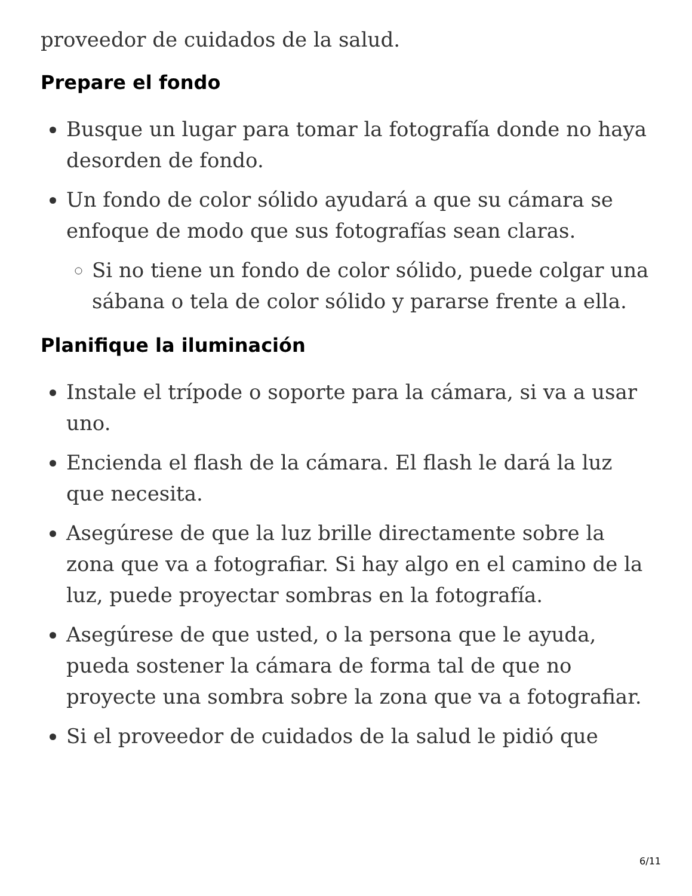proveedor de cuidados de la salud.
Prepare el fondo
Busque un lugar para tomar la fotografía donde no haya desorden de fondo.
Un fondo de color sólido ayudará a que su cámara se enfoque de modo que sus fotografías sean claras.
Si no tiene un fondo de color sólido, puede colgar una sábana o tela de color sólido y pararse frente a ella.
Planifique la iluminación
Instale el trípode o soporte para la cámara, si va a usar uno.
Encienda el flash de la cámara. El flash le dará la luz que necesita.
Asegúrese de que la luz brille directamente sobre la zona que va a fotografiar. Si hay algo en el camino de la luz, puede proyectar sombras en la fotografía.
Asegúrese de que usted, o la persona que le ayuda, pueda sostener la cámara de forma tal de que no proyecte una sombra sobre la zona que va a fotografiar.
Si el proveedor de cuidados de la salud le pidió que
6/11